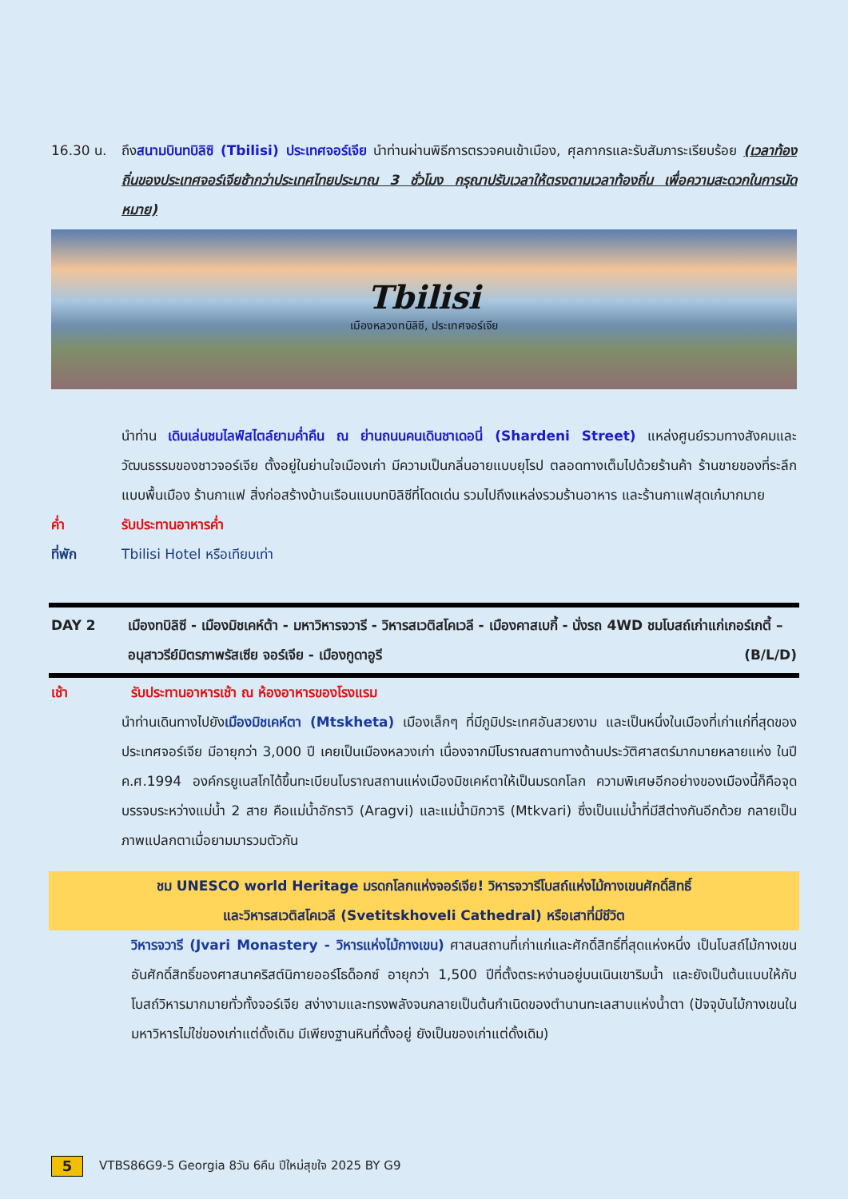16.30 น. ถึงสนามบินทบิลิซิ (Tbilisi) ประเทศจอร์เจีย นำท่านผ่านพิธีการตรวจคนเข้าเมือง, ศุลกากรและรับสัมภาระเรียบร้อย (เวลาท้องถิ่นของประเทศจอร์เจียช้ากว่าประเทศไทยประมาณ 3 ชั่วโมง กรุณาปรับเวลาให้ตรงตามเวลาท้องถิ่น เพื่อความสะดวกในการนัดหมาย)
Tbilisi
เมืองหลวงทบิลิซี, ประเทศจอร์เจีย
นำท่าน เดินเล่นชมไลฟ์สไตล์ยามค่ำคืน ณ ย่านถนนคนเดินชาเดอนี่ (Shardeni Street) แหล่งศูนย์รวมทางสังคมและวัฒนธรรมของชาวจอร์เจีย ตั้งอยู่ในย่านใจเมืองเก่า มีความเป็นกลิ่นอายแบบยุโรป ตลอดทางเต็มไปด้วยร้านค้า ร้านขายของที่ระลึกแบบพื้นเมือง ร้านกาแฟ สิ่งก่อสร้างบ้านเรือนแบบทบิลิซีที่โดดเด่น รวมไปถึงแหล่งรวมร้านอาหาร และร้านกาแฟสุดเก๋มากมาย
ค่ำ รับประทานอาหารค่ำ
ที่พัก Tbilisi Hotel หรือเทียบเท่า
DAY 2 เมืองทบิลิซี - เมืองมิชเคห์ต้า - มหาวิหารจวารี - วิหารสเวติสโคเวลี - เมืองคาสเบกี้ - นั่งรถ 4WD ชมโบสถ์เก่าแก่เกอร์เกตี้ – อนุสาวรีย์มิตรภาพรัสเซีย จอร์เจีย - เมืองกูดาอูรี (B/L/D)
เช้า รับประทานอาหารเช้า ณ ห้องอาหารของโรงแรม
นำท่านเดินทางไปยังเมืองมิชเคห์ตา (Mtskheta) เมืองเล็กๆ ที่มีภูมิประเทศอันสวยงาม และเป็นหนึ่งในเมืองที่เก่าแก่ที่สุดของประเทศจอร์เจีย มีอายุกว่า 3,000 ปี เคยเป็นเมืองหลวงเก่า เนื่องจากมีโบราณสถานทางด้านประวัติศาสตร์มากมายหลายแห่ง ในปี ค.ศ.1994 องค์กรยูเนสโกได้ขึ้นทะเบียนโบราณสถานแห่งเมืองมิชเคห์ตาให้เป็นมรดกโลก ความพิเศษอีกอย่างของเมืองนี้ก็คือจุดบรรจบระหว่างแม่น้ำ 2 สาย คือแม่น้ำอักราวิ (Aragvi) และแม่น้ำมิกวาริ (Mtkvari) ซึ่งเป็นแม่น้ำที่มีสีต่างกันอีกด้วย กลายเป็นภาพแปลกตาเมื่อยามมารวมตัวกัน
ชม UNESCO world Heritage มรดกโลกแห่งจอร์เจีย! วิหารจวารีโบสถ์แห่งไม้กางเขนศักดิ์สิทธิ์
และวิหารสเวติสโคเวลี (Svetitskhoveli Cathedral) หรือเสาที่มีชีวิต
วิหารจวารี (Jvari Monastery - วิหารแห่งไม้กางเขน) ศาสนสถานที่เก่าแก่และศักดิ์สิทธิ์ที่สุดแห่งหนึ่ง เป็นโบสถ์ไม้กางเขนอันศักดิ์สิทธิ์ของศาสนาคริสต์นิกายออร์โธด็อกซ์ อายุกว่า 1,500 ปีที่ตั้งตระหง่านอยู่บนเนินเขาริมน้ำ และยังเป็นต้นแบบให้กับโบสถ์วิหารมากมายทั่วทั้งจอร์เจีย สง่างามและทรงพลังจนกลายเป็นต้นกำเนิดของตำนานทะเลสาบแห่งน้ำตา (ปัจจุบันไม้กางเขนในมหาวิหารไม่ใช่ของเก่าแต่ดั้งเดิม มีเพียงฐานหินที่ตั้งอยู่ ยังเป็นของเก่าแต่ดั้งเดิม)
5
VTBS86G9-5 Georgia 8วัน 6คืน ปีใหม่สุขใจ 2025 BY G9